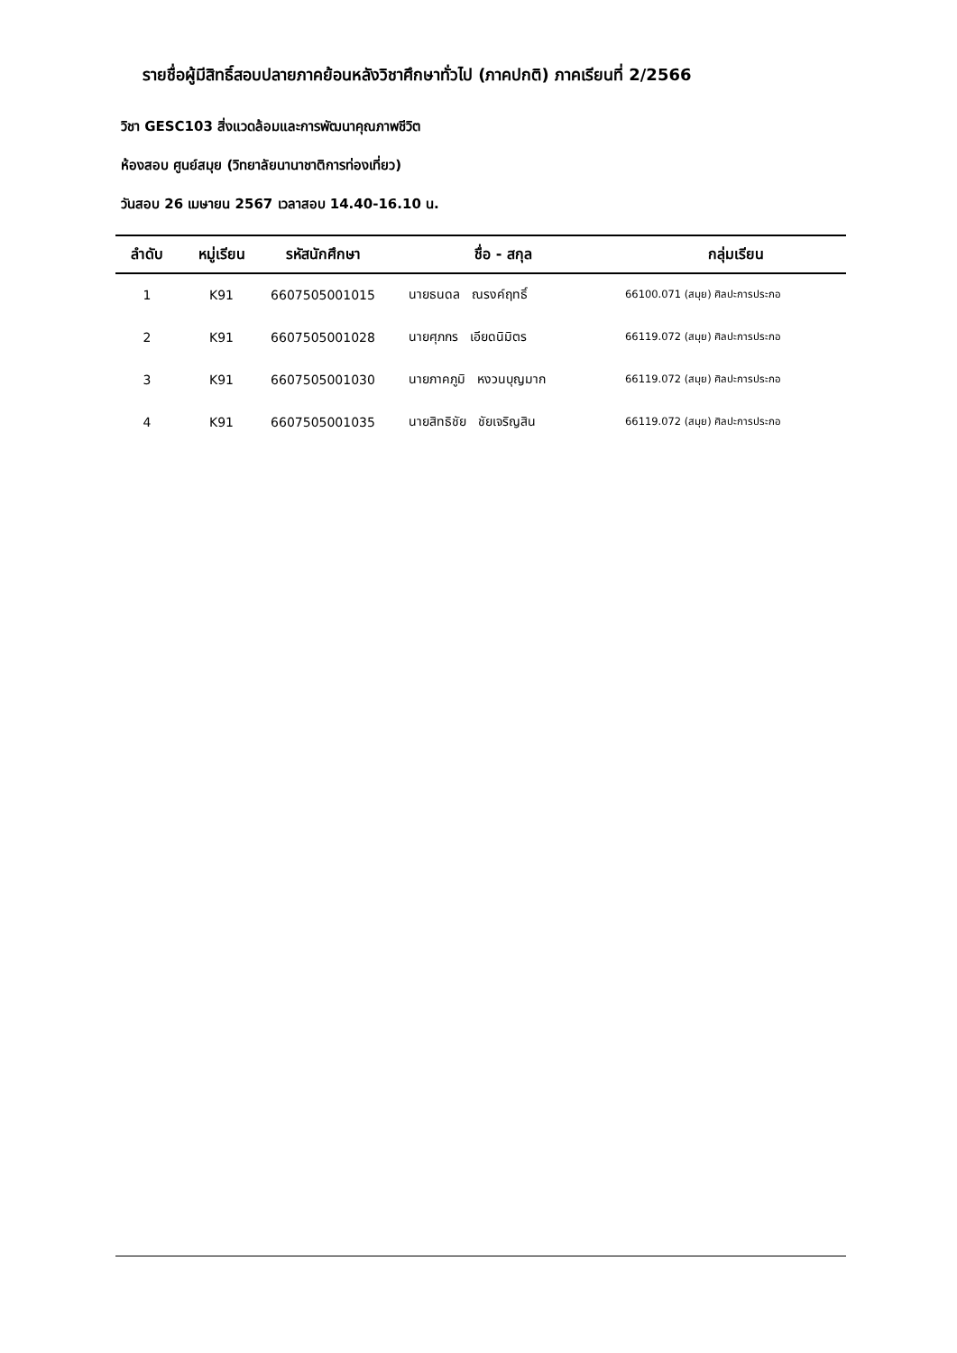รายชื่อผู้มีสิทธิ์สอบปลายภาคย้อนหลังวิชาศึกษาทั่วไป (ภาคปกติ) ภาคเรียนที่ 2/2566
วิชา GESC103 สิ่งแวดล้อมและการพัฒนาคุณภาพชีวิต
ห้องสอบ ศูนย์สมุย (วิทยาลัยนานาชาติการท่องเที่ยว)
วันสอบ 26 เมษายน 2567 เวลาสอบ 14.40-16.10 น.
| ลำดับ | หมู่เรียน | รหัสนักศึกษา | ชื่อ - สกุล | กลุ่มเรียน |
| --- | --- | --- | --- | --- |
| 1 | K91 | 6607505001015 | นายธนดล ณรงค์ฤทธิ์ | 66100.071 (สมุย) ศิลปะการประกอ |
| 2 | K91 | 6607505001028 | นายศุภกร เอียดนิมิตร | 66119.072 (สมุย) ศิลปะการประกอ |
| 3 | K91 | 6607505001030 | นายภาคภูมิ หงวนบุญมาก | 66119.072 (สมุย) ศิลปะการประกอ |
| 4 | K91 | 6607505001035 | นายสิทธิชัย ชัยเจริญสิน | 66119.072 (สมุย) ศิลปะการประกอ |